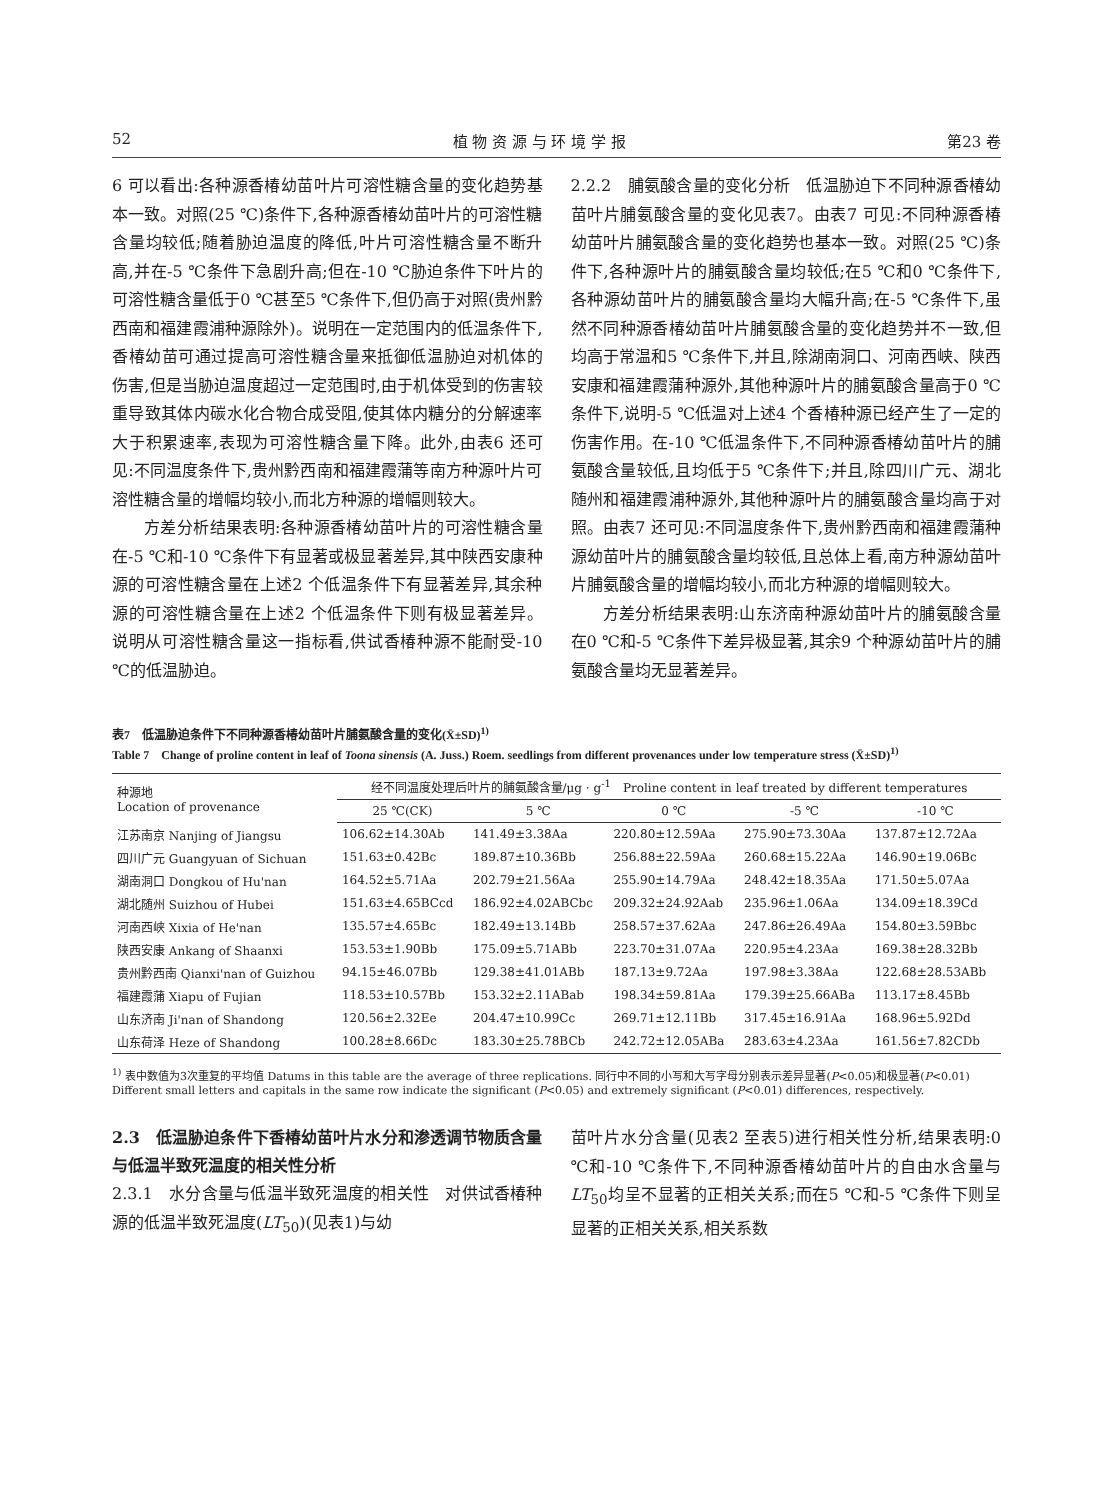52 植 物 资 源 与 环 境 学 报 第23 卷
6 可以看出:各种源香椿幼苗叶片可溶性糖含量的变化趋势基本一致。对照(25 ℃)条件下,各种源香椿幼苗叶片的可溶性糖含量均较低;随着胁迫温度的降低,叶片可溶性糖含量不断升高,并在-5 ℃条件下急剧升高;但在-10 ℃胁迫条件下叶片的可溶性糖含量低于0 ℃甚至5 ℃条件下,但仍高于对照(贵州黔西南和福建霞浦种源除外)。说明在一定范围内的低温条件下,香椿幼苗可通过提高可溶性糖含量来抵御低温胁迫对机体的伤害,但是当胁迫温度超过一定范围时,由于机体受到的伤害较重导致其体内碳水化合物合成受阻,使其体内糖分的分解速率大于积累速率,表现为可溶性糖含量下降。此外,由表6 还可见:不同温度条件下,贵州黔西南和福建霞蒲等南方种源叶片可溶性糖含量的增幅均较小,而北方种源的增幅则较大。
方差分析结果表明:各种源香椿幼苗叶片的可溶性糖含量在-5 ℃和-10 ℃条件下有显著或极显著差异,其中陕西安康种源的可溶性糖含量在上述2 个低温条件下有显著差异,其余种源的可溶性糖含量在上述2 个低温条件下则有极显著差异。说明从可溶性糖含量这一指标看,供试香椿种源不能耐受-10 ℃的低温胁迫。
2.2.2　脯氨酸含量的变化分析　低温胁迫下不同种源香椿幼苗叶片脯氨酸含量的变化见表7。由表7 可见:不同种源香椿幼苗叶片脯氨酸含量的变化趋势也基本一致。对照(25 ℃)条件下,各种源叶片的脯氨酸含量均较低;在5 ℃和0 ℃条件下,各种源幼苗叶片的脯氨酸含量均大幅升高;在-5 ℃条件下,虽然不同种源香椿幼苗叶片脯氨酸含量的变化趋势并不一致,但均高于常温和5 ℃条件下,并且,除湖南洞口、河南西峡、陕西安康和福建霞蒲种源外,其他种源叶片的脯氨酸含量高于0 ℃条件下,说明-5 ℃低温对上述4 个香椿种源已经产生了一定的伤害作用。在-10 ℃低温条件下,不同种源香椿幼苗叶片的脯氨酸含量较低,且均低于5 ℃条件下;并且,除四川广元、湖北随州和福建霞浦种源外,其他种源叶片的脯氨酸含量均高于对照。由表7 还可见:不同温度条件下,贵州黔西南和福建霞蒲种源幼苗叶片的脯氨酸含量均较低,且总体上看,南方种源幼苗叶片脯氨酸含量的增幅均较小,而北方种源的增幅则较大。
方差分析结果表明:山东济南种源幼苗叶片的脯氨酸含量在0 ℃和-5 ℃条件下差异极显著,其余9 个种源幼苗叶片的脯氨酸含量均无显著差异。
表7　低温胁迫条件下不同种源香椿幼苗叶片脯氨酸含量的变化(X̄±SD)<sup>1)</sup>
Table 7　Change of proline content in leaf of Toona sinensis (A. Juss.) Roem. seedlings from different provenances under low temperature stress (X̄±SD)<sup>1)</sup>
| 种源地 Location of provenance | 经不同温度处理后叶片的脯氨酸含量/μg · g<sup>-1</sup> Proline content in leaf treated by different temperatures | | | | |
| --- | --- | --- | --- | --- | --- |
| | 25 ℃(CK) | 5 ℃ | 0 ℃ | -5 ℃ | -10 ℃ |
| 江苏南京 Nanjing of Jiangsu | 106.62±14.30Ab | 141.49±3.38Aa | 220.80±12.59Aa | 275.90±73.30Aa | 137.87±12.72Aa |
| 四川广元 Guangyuan of Sichuan | 151.63±0.42Bc | 189.87±10.36Bb | 256.88±22.59Aa | 260.68±15.22Aa | 146.90±19.06Bc |
| 湖南洞口 Dongkou of Hu'nan | 164.52±5.71Aa | 202.79±21.56Aa | 255.90±14.79Aa | 248.42±18.35Aa | 171.50±5.07Aa |
| 湖北随州 Suizhou of Hubei | 151.63±4.65BCcd | 186.92±4.02ABCbc | 209.32±24.92Aab | 235.96±1.06Aa | 134.09±18.39Cd |
| 河南西峡 Xixia of He'nan | 135.57±4.65Bc | 182.49±13.14Bb | 258.57±37.62Aa | 247.86±26.49Aa | 154.80±3.59Bbc |
| 陕西安康 Ankang of Shaanxi | 153.53±1.90Bb | 175.09±5.71ABb | 223.70±31.07Aa | 220.95±4.23Aa | 169.38±28.32Bb |
| 贵州黔西南 Qianxi'nan of Guizhou | 94.15±46.07Bb | 129.38±41.01ABb | 187.13±9.72Aa | 197.98±3.38Aa | 122.68±28.53ABb |
| 福建霞蒲 Xiapu of Fujian | 118.53±10.57Bb | 153.32±2.11ABab | 198.34±59.81Aa | 179.39±25.66ABa | 113.17±8.45Bb |
| 山东济南 Ji'nan of Shandong | 120.56±2.32Ee | 204.47±10.99Cc | 269.71±12.11Bb | 317.45±16.91Aa | 168.96±5.92Dd |
| 山东荷泽 Heze of Shandong | 100.28±8.66Dc | 183.30±25.78BCb | 242.72±12.05ABa | 283.63±4.23Aa | 161.56±7.82CDb |
<sup>1)</sup> 表中数值为3次重复的平均值 Datums in this table are the average of three replications. 同行中不同的小写和大写字母分别表示差异显著(P<0.05)和极显著(P<0.01) Different small letters and capitals in the same row indicate the significant (P<0.05) and extremely significant (P<0.01) differences, respectively.
2.3　低温胁迫条件下香椿幼苗叶片水分和渗透调节物质含量与低温半致死温度的相关性分析
2.3.1　水分含量与低温半致死温度的相关性　对供试香椿种源的低温半致死温度(LT<sub>50</sub>)(见表1)与幼
苗叶片水分含量(见表2 至表5)进行相关性分析,结果表明:0 ℃和-10 ℃条件下,不同种源香椿幼苗叶片的自由水含量与 LT<sub>50</sub>均呈不显著的正相关关系;而在5 ℃和-5 ℃条件下则呈显著的正相关关系,相关系数